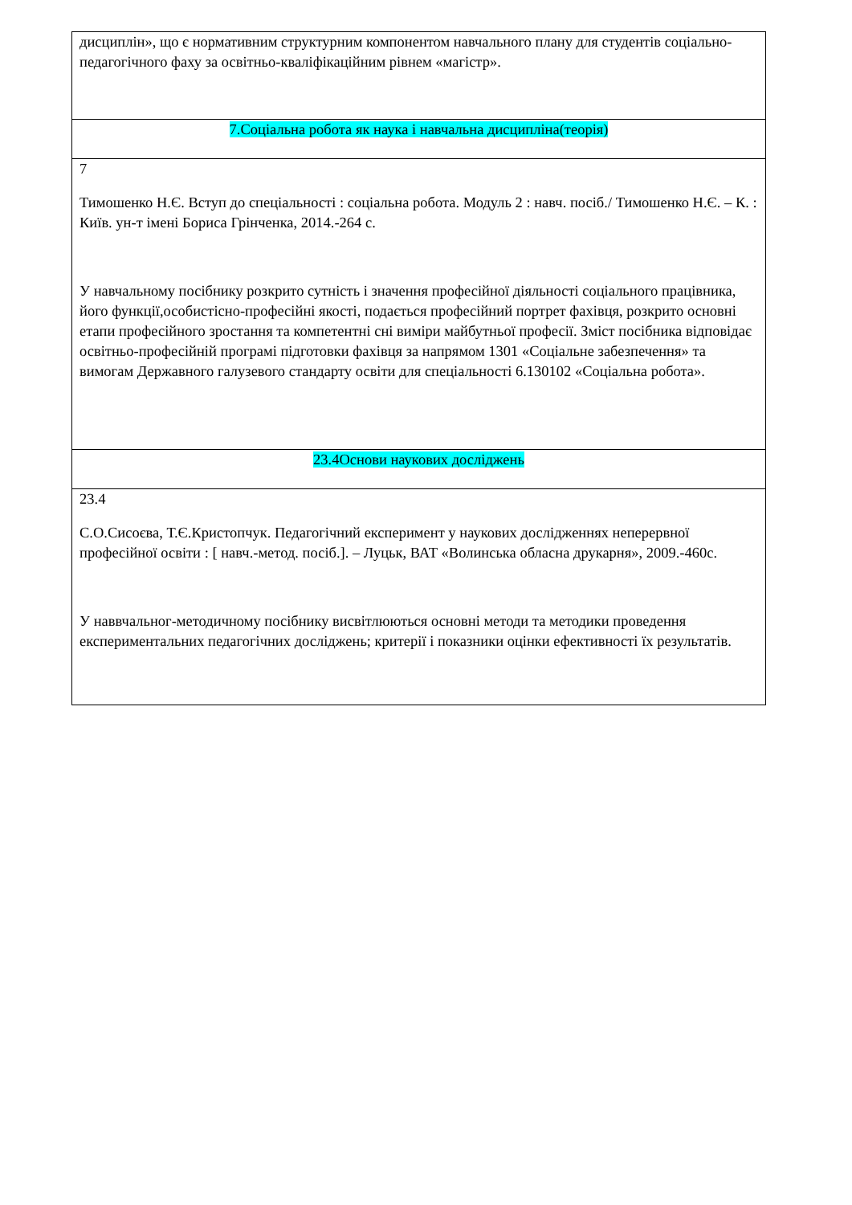| дисциплін», що є нормативним структурним компонентом навчального плану для студентів соціально-педагогічного фаху за освітньо-кваліфікаційним рівнем «магістр». |
| 7.Соціальна робота як наука і навчальна дисципліна(теорія) |
| 7 Тимошенко Н.Є. Вступ до спеціальності : соціальна робота. Модуль 2 : навч. посіб./ Тимошенко Н.Є. – К. : Київ. ун-т імені Бориса Грінченка, 2014.-264 с. У навчальному посібнику розкрито сутність і значення професійної діяльності соціального працівника, його функції,особистісно-професійні якості, подається професійний портрет фахівця, розкрито основні етапи професійного зростання та компетентні сні виміри майбутньої професії. Зміст посібника відповідає освітньо-професійній програмі підготовки фахівця за напрямом 1301 «Соціальне забезпечення» та вимогам Державного галузевого стандарту освіти для спеціальності 6.130102 «Соціальна робота». |
| 23.4Основи наукових досліджень |
| 23.4 С.О.Сисоєва, Т.Є.Кристопчук. Педагогічний експеримент у наукових дослідженнях неперервної професійної освіти : [ навч.-метод. посіб.]. – Луцьк, ВАТ «Волинська обласна друкарня», 2009.-460с. У наввчальног-методичному посібнику висвітлюються основні методи та методики проведення експериментальних педагогічних досліджень; критерії і показники оцінки ефективності їх результатів. |